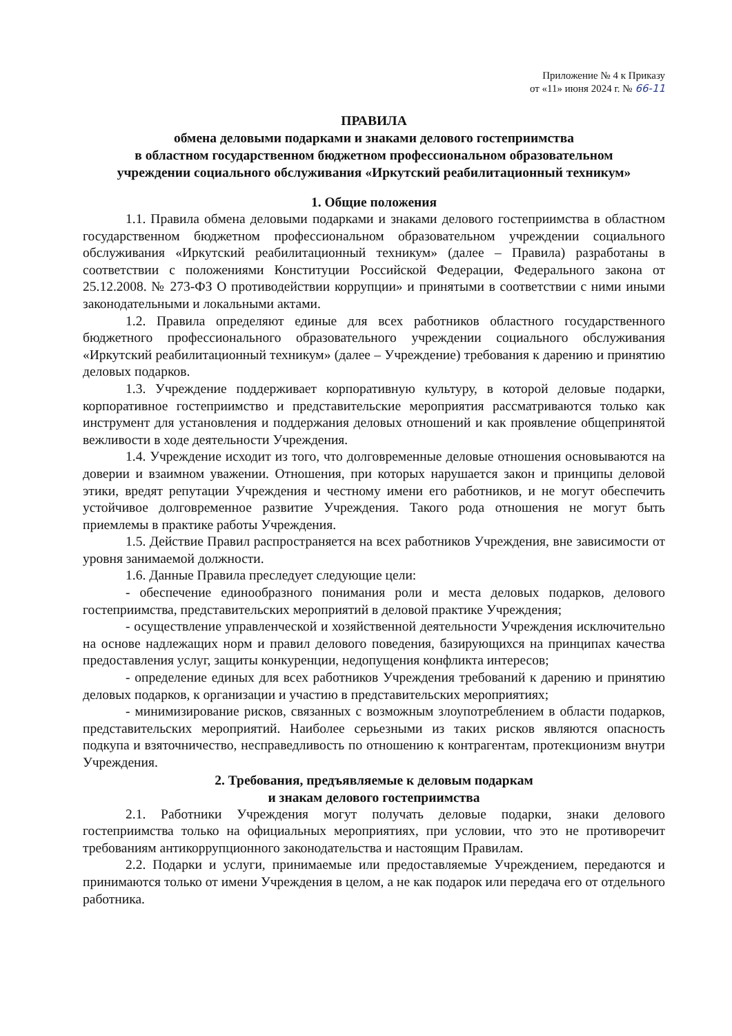Приложение № 4 к Приказу
от «11» июня 2024 г. № 66-11
ПРАВИЛА
обмена деловыми подарками и знаками делового гостеприимства
в областном государственном бюджетном профессиональном образовательном
учреждении социального обслуживания «Иркутский реабилитационный техникум»
1. Общие положения
1.1. Правила обмена деловыми подарками и знаками делового гостеприимства в областном государственном бюджетном профессиональном образовательном учреждении социального обслуживания «Иркутский реабилитационный техникум» (далее – Правила) разработаны в соответствии с положениями Конституции Российской Федерации, Федерального закона от 25.12.2008. № 273-ФЗ О противодействии коррупции» и принятыми в соответствии с ними иными законодательными и локальными актами.
1.2. Правила определяют единые для всех работников областного государственного бюджетного профессионального образовательного учреждении социального обслуживания «Иркутский реабилитационный техникум» (далее – Учреждение) требования к дарению и принятию деловых подарков.
1.3. Учреждение поддерживает корпоративную культуру, в которой деловые подарки, корпоративное гостеприимство и представительские мероприятия рассматриваются только как инструмент для установления и поддержания деловых отношений и как проявление общепринятой вежливости в ходе деятельности Учреждения.
1.4. Учреждение исходит из того, что долговременные деловые отношения основываются на доверии и взаимном уважении. Отношения, при которых нарушается закон и принципы деловой этики, вредят репутации Учреждения и честному имени его работников, и не могут обеспечить устойчивое долговременное развитие Учреждения. Такого рода отношения не могут быть приемлемы в практике работы Учреждения.
1.5. Действие Правил распространяется на всех работников Учреждения, вне зависимости от уровня занимаемой должности.
1.6. Данные Правила преследует следующие цели:
- обеспечение единообразного понимания роли и места деловых подарков, делового гостеприимства, представительских мероприятий в деловой практике Учреждения;
- осуществление управленческой и хозяйственной деятельности Учреждения исключительно на основе надлежащих норм и правил делового поведения, базирующихся на принципах качества предоставления услуг, защиты конкуренции, недопущения конфликта интересов;
- определение единых для всех работников Учреждения требований к дарению и принятию деловых подарков, к организации и участию в представительских мероприятиях;
- минимизирование рисков, связанных с возможным злоупотреблением в области подарков, представительских мероприятий. Наиболее серьезными из таких рисков являются опасность подкупа и взяточничество, несправедливость по отношению к контрагентам, протекционизм внутри Учреждения.
2. Требования, предъявляемые к деловым подаркам
и знакам делового гостеприимства
2.1. Работники Учреждения могут получать деловые подарки, знаки делового гостеприимства только на официальных мероприятиях, при условии, что это не противоречит требованиям антикоррупционного законодательства и настоящим Правилам.
2.2. Подарки и услуги, принимаемые или предоставляемые Учреждением, передаются и принимаются только от имени Учреждения в целом, а не как подарок или передача его от отдельного работника.